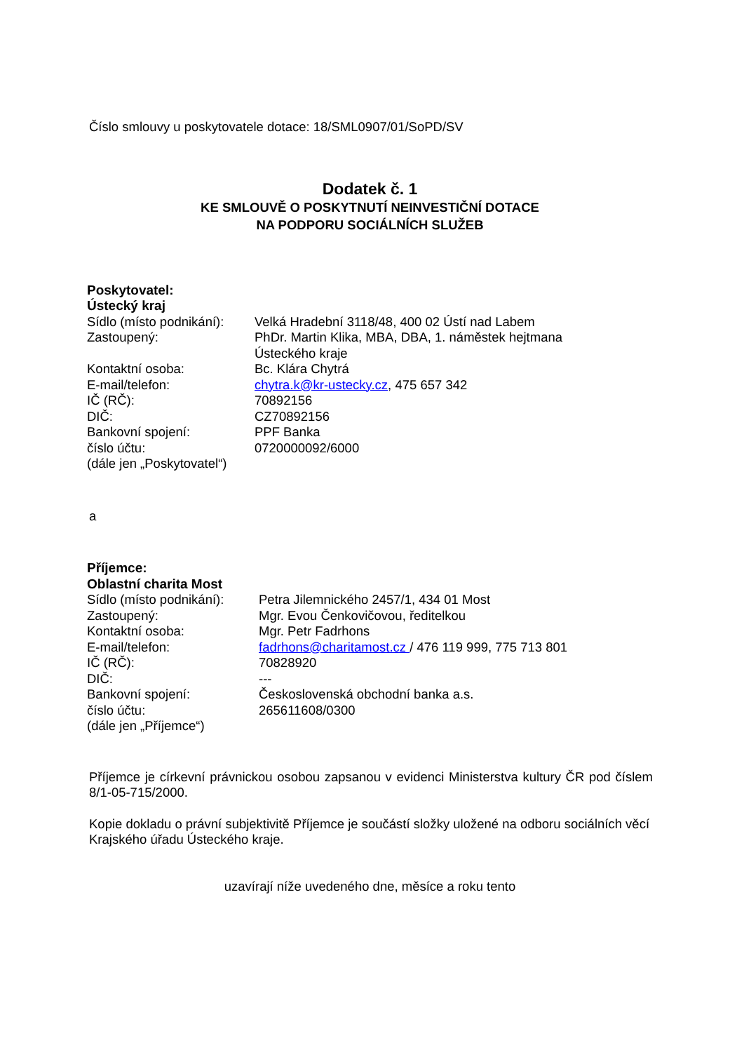Číslo smlouvy u poskytovatele dotace: 18/SML0907/01/SoPD/SV
Dodatek č. 1
KE SMLOUVĚ O POSKYTNUTÍ NEINVESTIČNÍ DOTACE
NA PODPORU SOCIÁLNÍCH SLUŽEB
Poskytovatel:
Ústecký kraj
| Sídlo (místo podnikání): | Velká Hradební 3118/48, 400 02 Ústí nad Labem |
| Zastoupený: | PhDr. Martin Klika, MBA, DBA, 1. náměstek hejtmana Ústeckého kraje |
| Kontaktní osoba: | Bc. Klára Chytrá |
| E-mail/telefon: | chytra.k@kr-ustecky.cz , 475 657 342 |
| IČ (RČ): | 70892156 |
| DIČ: | CZ70892156 |
| Bankovní spojení: | PPF Banka |
| číslo účtu: | 0720000092/6000 |
| (dále jen „Poskytovatel“) | |
a
Příjemce:
Oblastní charita Most
| Sídlo (místo podnikání): | Petra Jilemnického 2457/1, 434 01 Most |
| Zastoupený: | Mgr. Evou Čenkovičovou, ředitelkou |
| Kontaktní osoba: | Mgr. Petr Fadrhons |
| E-mail/telefon: | fadrhons@charitamost.cz / 476 119 999, 775 713 801 |
| IČ (RČ): | 70828920 |
| DIČ: | --- |
| Bankovní spojení: | Československá obchodní banka a.s. |
| číslo účtu: | 265611608/0300 |
| (dále jen „Příjemce“) | |
Příjemce je církevní právnickou osobou zapsanou v evidenci Ministerstva kultury ČR pod číslem 8/1-05-715/2000.
Kopie dokladu o právní subjektivitě Příjemce je součástí složky uložené na odboru sociálních věcí Krajského úřadu Ústeckého kraje.
uzavírají níže uvedeného dne, měsíce a roku tento